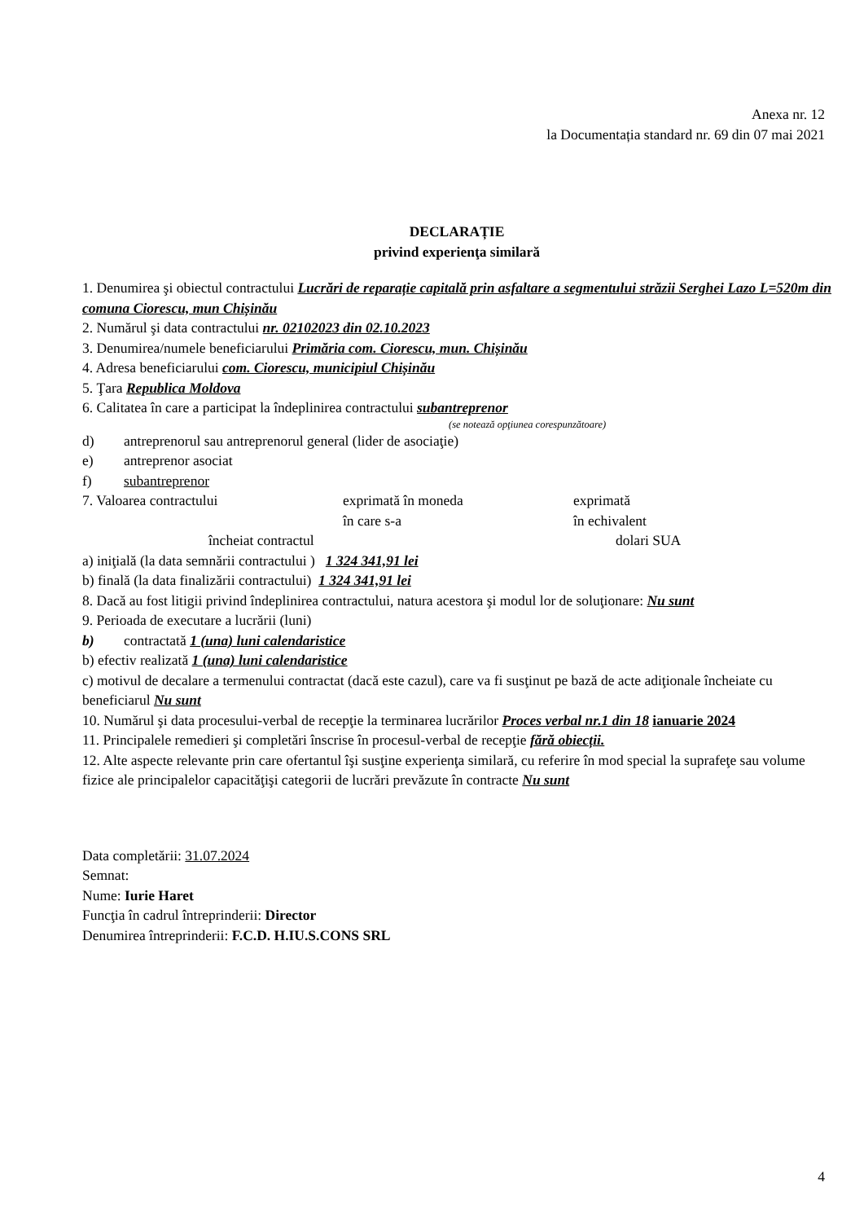Anexa nr. 12
la Documentația standard nr. 69 din 07 mai 2021
DECLARAȚIE
privind experienţa similară
1. Denumirea şi obiectul contractului Lucrări de reparație capitală prin asfaltare a segmentului străzii Serghei Lazo L=520m din comuna Ciorescu, mun Chișinău
2. Numărul şi data contractului nr. 02102023 din 02.10.2023
3. Denumirea/numele beneficiarului Primăria com. Ciorescu, mun. Chișinău
4. Adresa beneficiarului com. Ciorescu, municipiul Chișinău
5. Ţara Republica Moldova
6. Calitatea în care a participat la îndeplinirea contractului subantreprenor
(se notează opţiunea corespunzătoare)
d) antreprenorul sau antreprenorul general (lider de asociaţie)
e) antreprenor asociat
f) subantreprenor
7. Valoarea contractului exprimată în moneda
în care s-a exprimată
în echivalent
încheiat contractul dolari SUA
a) iniţială (la data semnării contractului ) 1 324 341,91 lei
b) finală (la data finalizării contractului) 1 324 341,91 lei
8. Dacă au fost litigii privind îndeplinirea contractului, natura acestora şi modul lor de soluţionare: Nu sunt
9. Perioada de executare a lucrării (luni)
b) contractată 1 (una) luni calendaristice
b) efectiv realizată 1 (una) luni calendaristice
c) motivul de decalare a termenului contractat (dacă este cazul), care va fi susţinut pe bază de acte adiţionale încheiate cu beneficiarul Nu sunt
10. Numărul şi data procesului-verbal de recepţie la terminarea lucrărilor Proces verbal nr.1 din 18 ianuarie 2024
11. Principalele remedieri şi completări înscrise în procesul-verbal de recepţie fără obiecții.
12. Alte aspecte relevante prin care ofertantul îşi susţine experienţa similară, cu referire în mod special la suprafeţe sau volume fizice ale principalelor capacităţişi categorii de lucrări prevăzute în contracte Nu sunt
Data completării: 31.07.2024
Semnat:
Nume: Iurie Haret
Funcţia în cadrul întreprinderii: Director
Denumirea întreprinderii: F.C.D. H.IU.S.CONS SRL
4